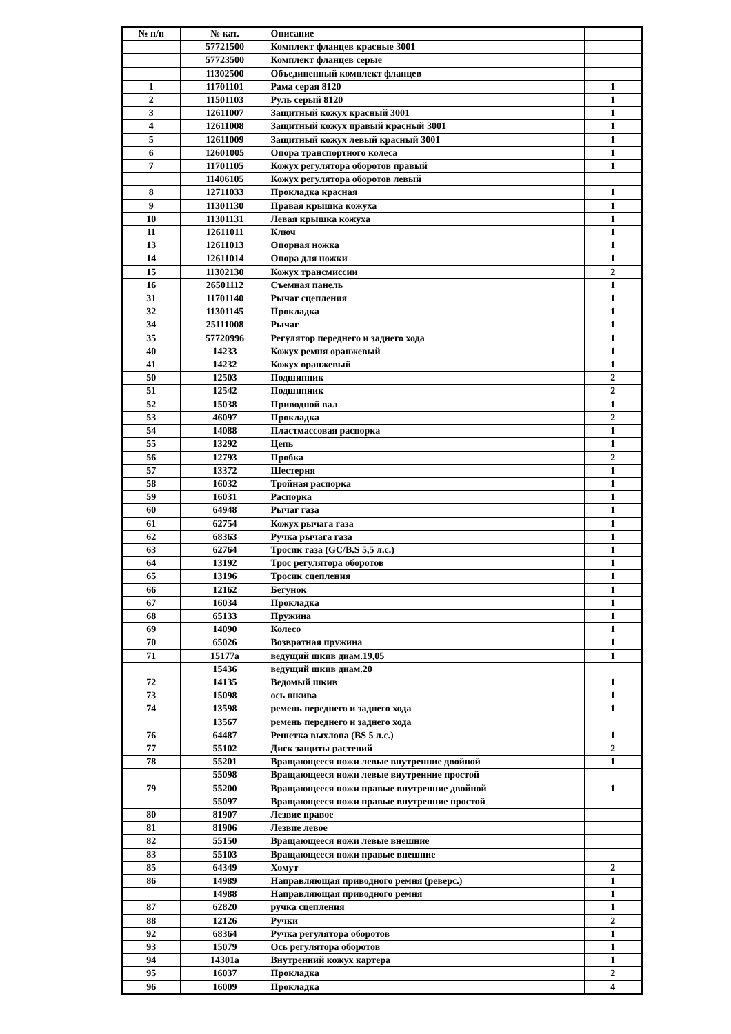| № п/п | № кат. | Описание | |
| --- | --- | --- | --- |
| | 57721500 | Комплект фланцев красные 3001 | |
| | 57723500 | Комплект фланцев серые | |
| | 11302500 | Объединенный комплект фланцев | |
| 1 | 11701101 | Рама серая 8120 | 1 |
| 2 | 11501103 | Руль серый 8120 | 1 |
| 3 | 12611007 | Защитный кожух красный 3001 | 1 |
| 4 | 12611008 | Защитный кожух правый красный 3001 | 1 |
| 5 | 12611009 | Защитный кожух левый красный 3001 | 1 |
| 6 | 12601005 | Опора транспортного колеса | 1 |
| 7 | 11701105 | Кожух регулятора оборотов правый | 1 |
| | 11406105 | Кожух регулятора оборотов левый | |
| 8 | 12711033 | Прокладка красная | 1 |
| 9 | 11301130 | Правая крышка кожуха | 1 |
| 10 | 11301131 | Левая крышка кожуха | 1 |
| 11 | 12611011 | Ключ | 1 |
| 13 | 12611013 | Опорная ножка | 1 |
| 14 | 12611014 | Опора для ножки | 1 |
| 15 | 11302130 | Кожух трансмиссии | 2 |
| 16 | 26501112 | Съемная панель | 1 |
| 31 | 11701140 | Рычаг сцепления | 1 |
| 32 | 11301145 | Прокладка | 1 |
| 34 | 25111008 | Рычаг | 1 |
| 35 | 57720996 | Регулятор переднего и заднего хода | 1 |
| 40 | 14233 | Кожух ремня оранжевый | 1 |
| 41 | 14232 | Кожух оранжевый | 1 |
| 50 | 12503 | Подшипник | 2 |
| 51 | 12542 | Подшипник | 2 |
| 52 | 15038 | Приводной вал | 1 |
| 53 | 46097 | Прокладка | 2 |
| 54 | 14088 | Пластмассовая распорка | 1 |
| 55 | 13292 | Цепь | 1 |
| 56 | 12793 | Пробка | 2 |
| 57 | 13372 | Шестерня | 1 |
| 58 | 16032 | Тройная распорка | 1 |
| 59 | 16031 | Распорка | 1 |
| 60 | 64948 | Рычаг газа | 1 |
| 61 | 62754 | Кожух рычага газа | 1 |
| 62 | 68363 | Ручка рычага газа | 1 |
| 63 | 62764 | Тросик газа (GC/B.S 5,5 л.с.) | 1 |
| 64 | 13192 | Трос регулятора оборотов | 1 |
| 65 | 13196 | Тросик сцепления | 1 |
| 66 | 12162 | Бегунок | 1 |
| 67 | 16034 | Прокладка | 1 |
| 68 | 65133 | Пружина | 1 |
| 69 | 14090 | Колесо | 1 |
| 70 | 65026 | Возвратная пружина | 1 |
| 71 | 15177a | ведущий шкив диам.19,05 | 1 |
| | 15436 | ведущий шкив диам.20 | |
| 72 | 14135 | Ведомый шкив | 1 |
| 73 | 15098 | ось шкива | 1 |
| 74 | 13598 | ремень переднего и заднего хода | 1 |
| | 13567 | ремень переднего и заднего хода | |
| 76 | 64487 | Решетка выхлопа (BS 5 л.с.) | 1 |
| 77 | 55102 | Диск защиты растений | 2 |
| 78 | 55201 | Вращающееся ножи левые внутренние двойной | 1 |
| | 55098 | Вращающееся ножи левые внутренние простой | |
| 79 | 55200 | Вращающееся ножи правые внутренние двойной | 1 |
| | 55097 | Вращающееся ножи правые внутренние простой | |
| 80 | 81907 | Лезвие правое | |
| 81 | 81906 | Лезвие левое | |
| 82 | 55150 | Вращающееся ножи левые внешние | |
| 83 | 55103 | Вращающееся ножи правые внешние | |
| 85 | 64349 | Хомут | 2 |
| 86 | 14989 | Направляющая приводного ремня (реверс.) | 1 |
| | 14988 | Направляющая приводного ремня | 1 |
| 87 | 62820 | ручка сцепления | 1 |
| 88 | 12126 | Ручки | 2 |
| 92 | 68364 | Ручка регулятора оборотов | 1 |
| 93 | 15079 | Ось регулятора оборотов | 1 |
| 94 | 14301a | Внутренний кожух картера | 1 |
| 95 | 16037 | Прокладка | 2 |
| 96 | 16009 | Прокладка | 4 |